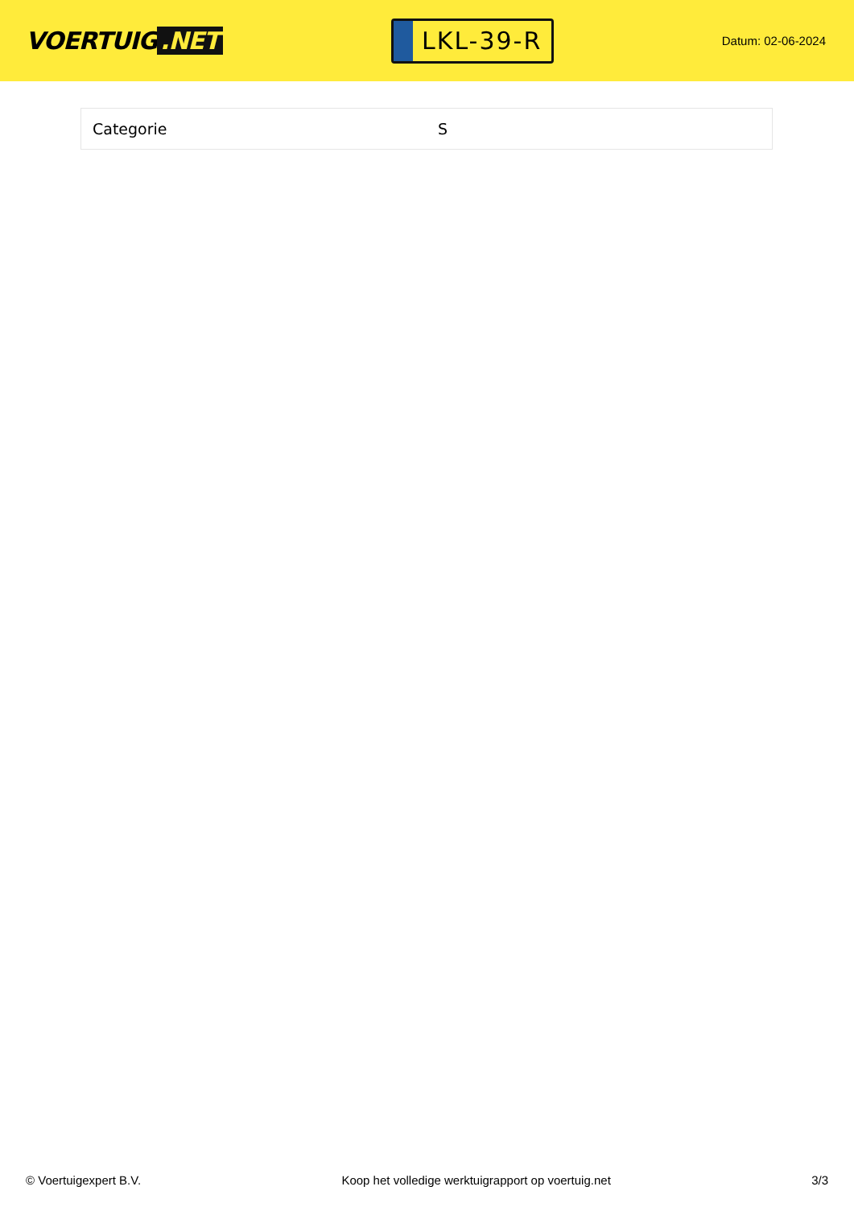VOERTUIG.NET
LKL-39-R
Datum: 02-06-2024
| Categorie | S |
© Voertuigexpert B.V. Koop het volledige werktuigrapport op voertuig.net 3/3